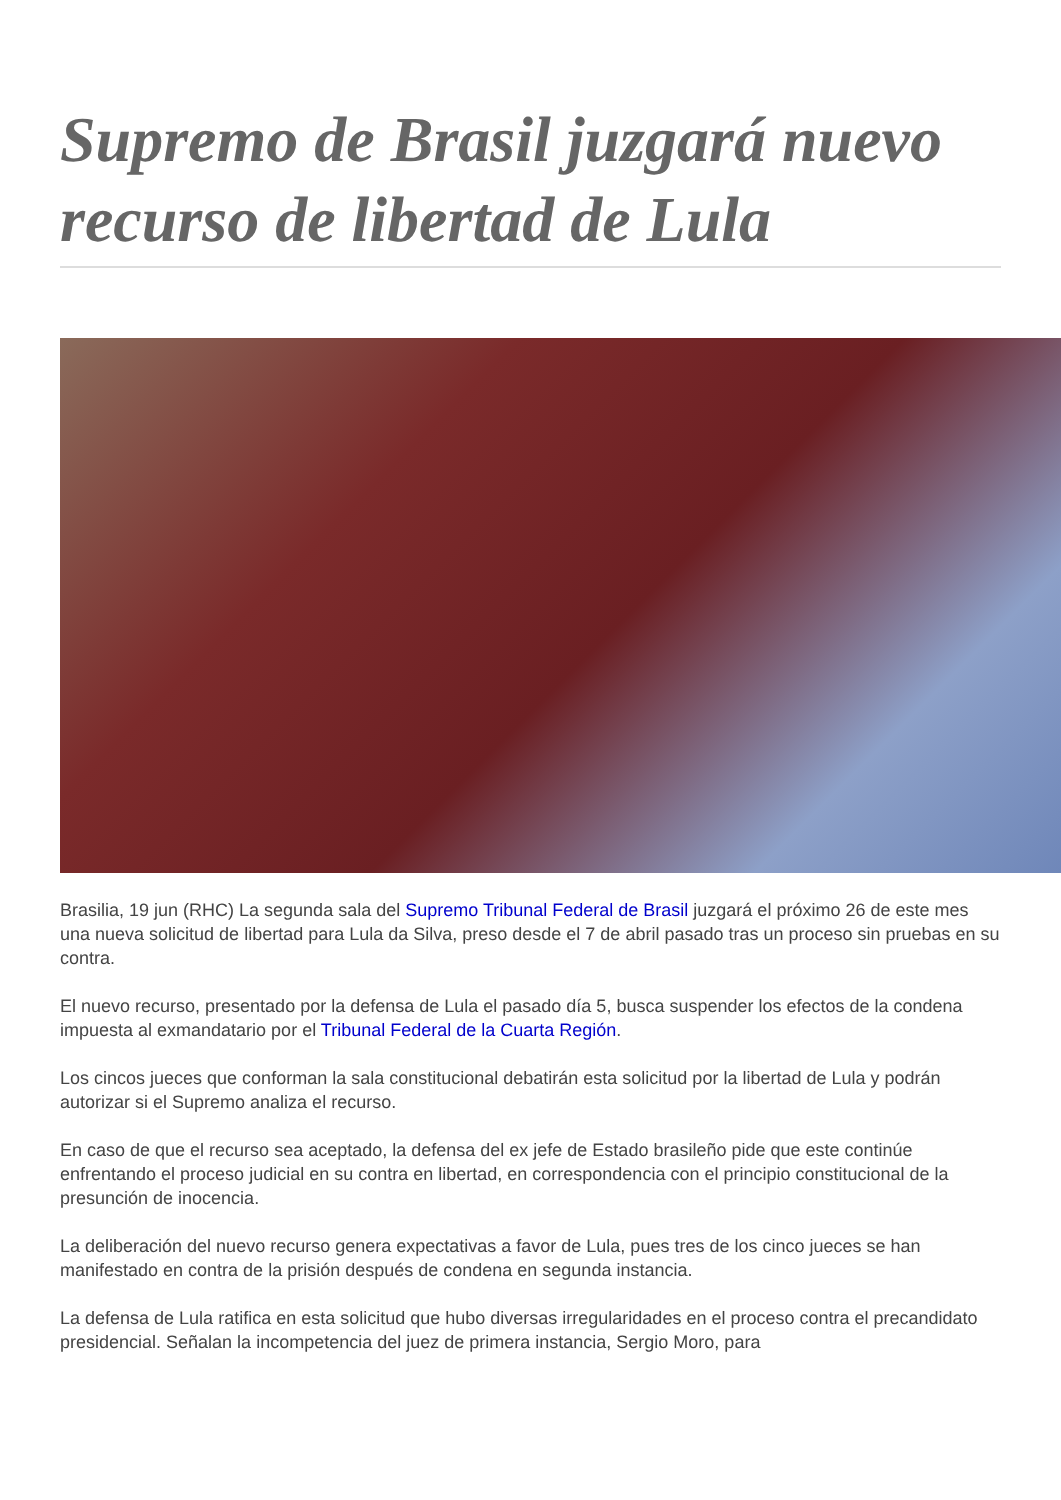Supremo de Brasil juzgará nuevo recurso de libertad de Lula
Brasilia, 19 jun (RHC) La segunda sala del Supremo Tribunal Federal de Brasil juzgará el próximo 26 de este mes una nueva solicitud de libertad para Lula da Silva, preso desde el 7 de abril pasado tras un proceso sin pruebas en su contra.
El nuevo recurso, presentado por la defensa de Lula el pasado día 5, busca suspender los efectos de la condena impuesta al exmandatario por el Tribunal Federal de la Cuarta Región.
Los cincos jueces que conforman la sala constitucional debatirán esta solicitud por la libertad de Lula y podrán autorizar si el Supremo analiza el recurso.
En caso de que el recurso sea aceptado, la defensa del ex jefe de Estado brasileño pide que este continúe enfrentando el proceso judicial en su contra en libertad, en correspondencia con el principio constitucional de la presunción de inocencia.
La deliberación del nuevo recurso genera expectativas a favor de Lula, pues tres de los cinco jueces se han manifestado en contra de la prisión después de condena en segunda instancia.
La defensa de Lula ratifica en esta solicitud que hubo diversas irregularidades en el proceso contra el precandidato presidencial. Señalan la incompetencia del juez de primera instancia, Sergio Moro, para